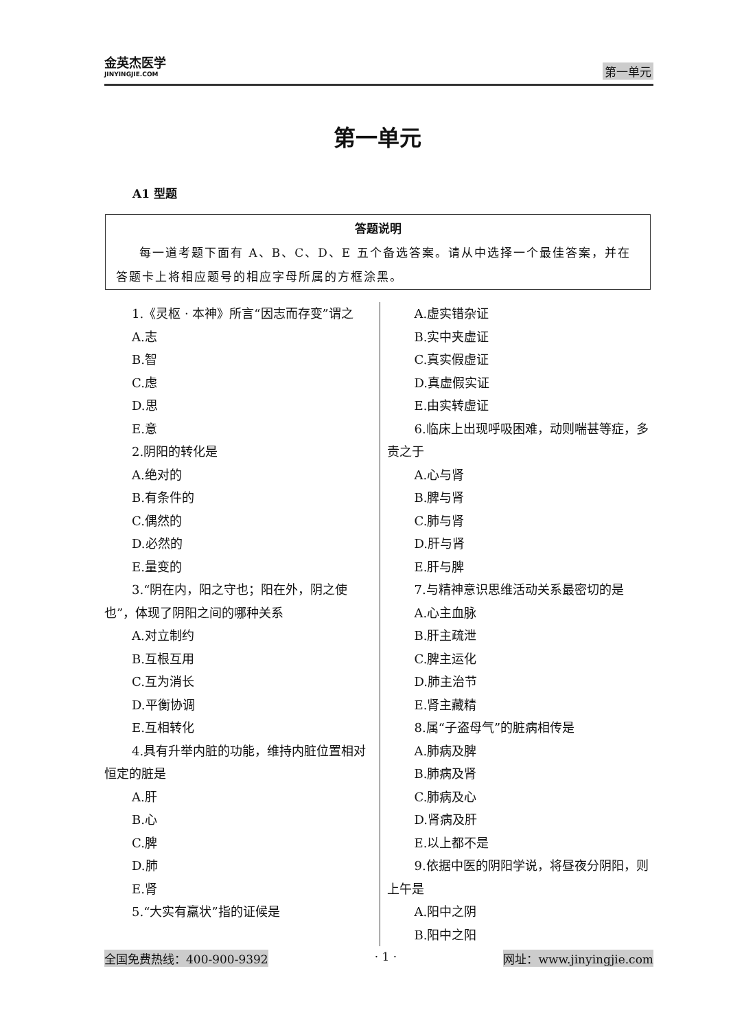金英杰医学
JINYINGJIE.COM
第一单元
第一单元
A1 型题
答题说明
每一道考题下面有 A、B、C、D、E 五个备选答案。请从中选择一个最佳答案，并在答题卡上将相应题号的相应字母所属的方框涂黑。
1.《灵枢 · 本神》所言“因志而存变”谓之
A.志
B.智
C.虑
D.思
E.意
2.阴阳的转化是
A.绝对的
B.有条件的
C.偶然的
D.必然的
E.量变的
3.“阴在内，阳之守也；阳在外，阴之使也”，体现了阴阳之间的哪种关系
A.对立制约
B.互根互用
C.互为消长
D.平衡协调
E.互相转化
4.具有升举内脏的功能，维持内脏位置相对恒定的脏是
A.肝
B.心
C.脾
D.肺
E.肾
5.“大实有羸状”指的证候是
A.虚实错杂证
B.实中夹虚证
C.真实假虚证
D.真虚假实证
E.由实转虚证
6.临床上出现呼吸困难，动则喘甚等症，多责之于
A.心与肾
B.脾与肾
C.肺与肾
D.肝与肾
E.肝与脾
7.与精神意识思维活动关系最密切的是
A.心主血脉
B.肝主疏泄
C.脾主运化
D.肺主治节
E.肾主藏精
8.属“子盗母气”的脏病相传是
A.肺病及脾
B.肺病及肾
C.肺病及心
D.肾病及肝
E.以上都不是
9.依据中医的阴阳学说，将昼夜分阴阳，则上午是
A.阳中之阴
B.阳中之阳
全国免费热线：400-900-9392 · 1 · 网址：www.jinyingjie.com